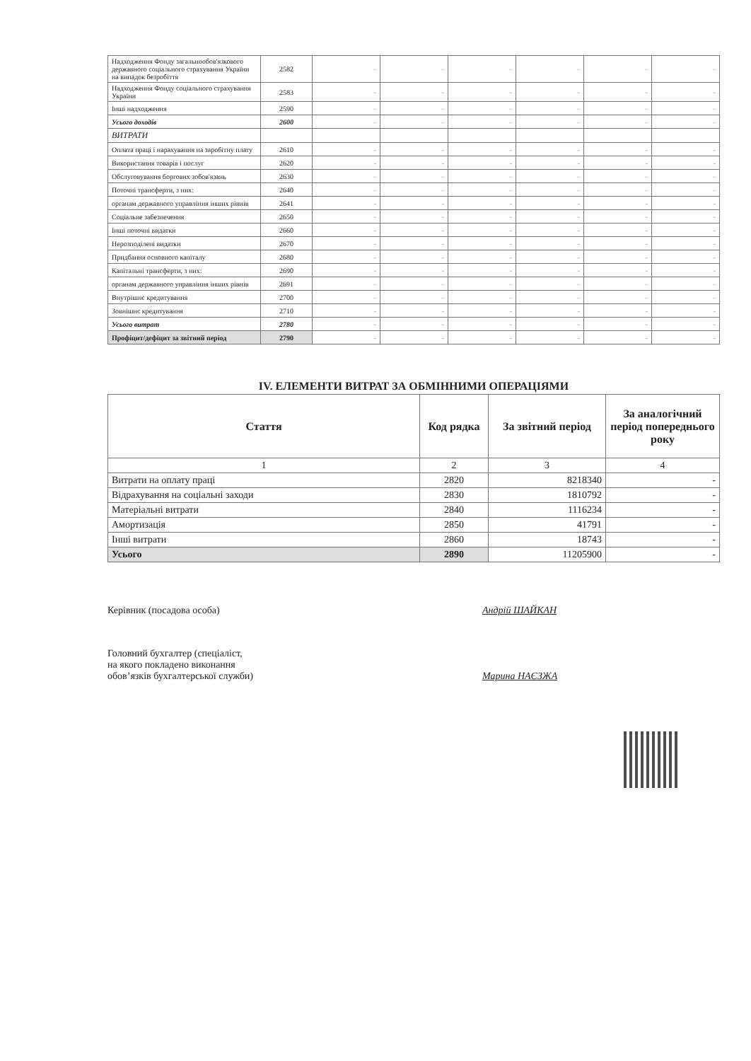| Надходження Фонду загальнообов'язкового державного соціального страхування України на випадок безробіття | 2582 | - | - | - | - | - | - |
| Надходження Фонду соціального страхування України | 2583 | - | - | - | - | - | - |
| Інші надходження | 2590 | - | - | - | - | - | - |
| Усього доходів | 2600 | - | - | - | - | - | - |
| ВИТРАТИ | | | | | | | |
| Оплата праці і нарахування на заробітну плату | 2610 | - | - | - | - | - | - |
| Використання товарів і послуг | 2620 | - | - | - | - | - | - |
| Обслуговування боргових зобов'язань | 2630 | - | - | - | - | - | - |
| Поточні трансферти, з них: | 2640 | - | - | - | - | - | - |
| органам державного управління інших рівнів | 2641 | - | - | - | - | - | - |
| Соціальне забезпечення | 2650 | - | - | - | - | - | - |
| Інші поточні видатки | 2660 | - | - | - | - | - | - |
| Нерозподілені видатки | 2670 | - | - | - | - | - | - |
| Придбання основного капіталу | 2680 | - | - | - | - | - | - |
| Капітальні трансферти, з них: | 2690 | - | - | - | - | - | - |
| органам державного управління інших рівнів | 2691 | - | - | - | - | - | - |
| Внутрішнє кредитування | 2700 | - | - | - | - | - | - |
| Зовнішнє кредитування | 2710 | - | - | - | - | - | - |
| Усього витрат | 2780 | - | - | - | - | - | - |
| Профіцит/дефіцит за звітний період | 2790 | - | - | - | - | - | - |
IV. ЕЛЕМЕНТИ ВИТРАТ ЗА ОБМІННИМИ ОПЕРАЦІЯМИ
| Стаття | Код рядка | За звітний період | За аналогічний період попереднього року |
| --- | --- | --- | --- |
| 1 | 2 | 3 | 4 |
| Витрати на оплату праці | 2820 | 8218340 | - |
| Відрахування на соціальні заходи | 2830 | 1810792 | - |
| Матеріальні витрати | 2840 | 1116234 | - |
| Амортизація | 2850 | 41791 | - |
| Інші витрати | 2860 | 18743 | - |
| Усього | 2890 | 11205900 | - |
Керівник (посадова особа) Андрій ШАЙКАН
Головний бухгалтер (спеціаліст,
на якого покладено виконання
обов’язків бухгалтерської служби)
Марина НАЄЗЖА